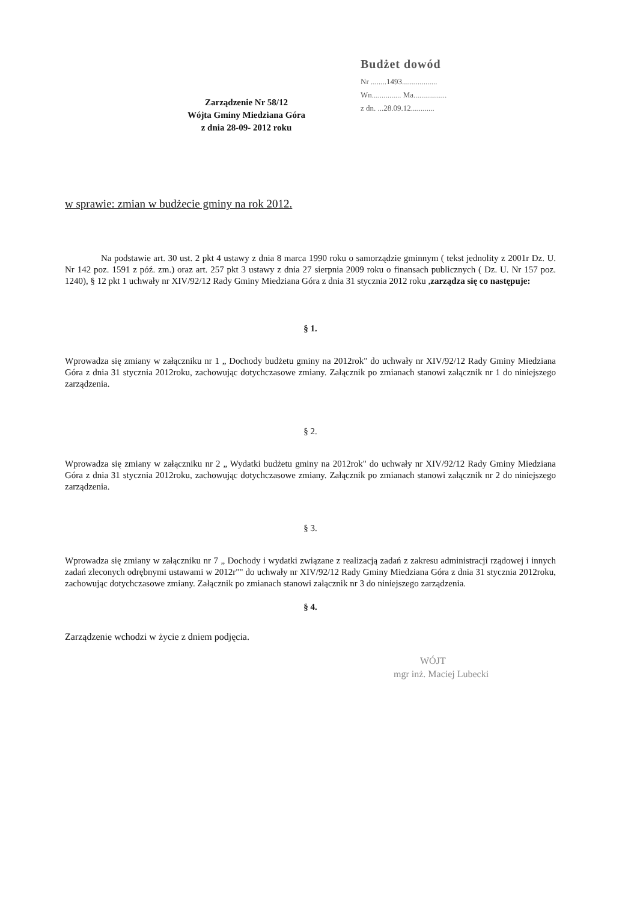Zarządzenie Nr 58/12
Wójta Gminy Miedziana Góra
z dnia 28-09- 2012 roku
Budżet dowód
Nr ........1493..................
Wn............... Ma.................
z dn. ...28.09.12............
w sprawie: zmian w budżecie gminy na rok 2012.
Na podstawie art. 30 ust. 2 pkt 4 ustawy z dnia 8 marca 1990 roku o samorządzie gminnym ( tekst jednolity z 2001r Dz. U. Nr 142 poz. 1591 z póź. zm.) oraz art. 257 pkt 3 ustawy z dnia 27 sierpnia 2009 roku o finansach publicznych ( Dz. U. Nr 157 poz. 1240), § 12 pkt 1 uchwały nr XIV/92/12 Rady Gminy Miedziana Góra z dnia 31 stycznia 2012 roku ,zarządza się co następuje:
§ 1.
Wprowadza się zmiany w załączniku nr 1 „ Dochody budżetu gminy na 2012rok" do uchwały nr XIV/92/12 Rady Gminy Miedziana Góra z dnia 31 stycznia 2012roku, zachowując dotychczasowe zmiany. Załącznik po zmianach stanowi załącznik nr 1 do niniejszego zarządzenia.
§ 2.
Wprowadza się zmiany w załączniku nr 2 „ Wydatki budżetu gminy na 2012rok" do uchwały nr XIV/92/12 Rady Gminy Miedziana Góra z dnia 31 stycznia 2012roku, zachowując dotychczasowe zmiany. Załącznik po zmianach stanowi załącznik nr 2 do niniejszego zarządzenia.
§ 3.
Wprowadza się zmiany w załączniku nr 7 „ Dochody i wydatki związane z realizacją zadań z zakresu administracji rządowej i innych zadań zleconych odrębnymi ustawami w 2012r"" do uchwały nr XIV/92/12 Rady Gminy Miedziana Góra z dnia 31 stycznia 2012roku, zachowując dotychczasowe zmiany. Załącznik po zmianach stanowi załącznik nr 3 do niniejszego zarządzenia.
§ 4.
Zarządzenie wchodzi w życie z dniem podjęcia.
WÓJT
mgr inż. Maciej Lubecki